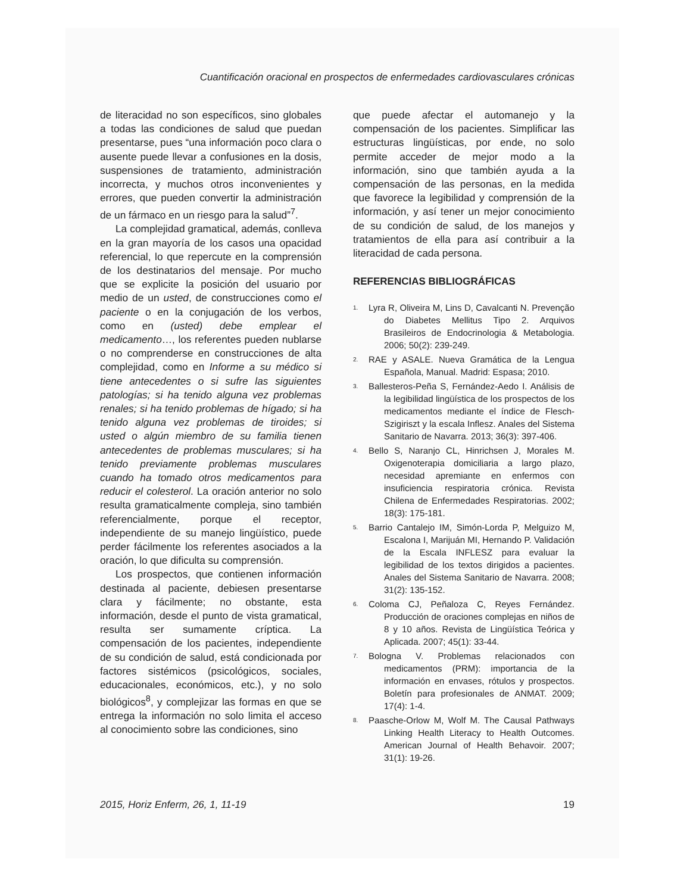Cuantificación oracional en prospectos de enfermedades cardiovasculares crónicas
de literacidad no son específicos, sino globales a todas las condiciones de salud que puedan presentarse, pues “una información poco clara o ausente puede llevar a confusiones en la dosis, suspensiones de tratamiento, administración incorrecta, y muchos otros inconvenientes y errores, que pueden convertir la administración de un fármaco en un riesgo para la salud”<sup>7</sup>.
La complejidad gramatical, además, conlleva en la gran mayoría de los casos una opacidad referencial, lo que repercute en la comprensión de los destinatarios del mensaje. Por mucho que se explicite la posición del usuario por medio de un usted, de construcciones como el paciente o en la conjugación de los verbos, como en (usted) debe emplear el medicamento…, los referentes pueden nublarse o no comprenderse en construcciones de alta complejidad, como en Informe a su médico si tiene antecedentes o si sufre las siguientes patologías; si ha tenido alguna vez problemas renales; si ha tenido problemas de hígado; si ha tenido alguna vez problemas de tiroides; si usted o algún miembro de su familia tienen antecedentes de problemas musculares; si ha tenido previamente problemas musculares cuando ha tomado otros medicamentos para reducir el colesterol. La oración anterior no solo resulta gramaticalmente compleja, sino también referencialmente, porque el receptor, independiente de su manejo lingüístico, puede perder fácilmente los referentes asociados a la oración, lo que dificulta su comprensión.
Los prospectos, que contienen información destinada al paciente, debiesen presentarse clara y fácilmente; no obstante, esta información, desde el punto de vista gramatical, resulta ser sumamente críptica. La compensación de los pacientes, independiente de su condición de salud, está condicionada por factores sistémicos (psicológicos, sociales, educacionales, económicos, etc.), y no solo biológicos<sup>8</sup>, y complejizar las formas en que se entrega la información no solo limita el acceso al conocimiento sobre las condiciones, sino
que puede afectar el automanejo y la compensación de los pacientes. Simplificar las estructuras lingüísticas, por ende, no solo permite acceder de mejor modo a la información, sino que también ayuda a la compensación de las personas, en la medida que favorece la legibilidad y comprensión de la información, y así tener un mejor conocimiento de su condición de salud, de los manejos y tratamientos de ella para así contribuir a la literacidad de cada persona.
REFERENCIAS BIBLIOGRÁFICAS
1. Lyra R, Oliveira M, Lins D, Cavalcanti N. Prevenção do Diabetes Mellitus Tipo 2. Arquivos Brasileiros de Endocrinologia & Metabologia. 2006; 50(2): 239-249.
2. RAE y ASALE. Nueva Gramática de la Lengua Española, Manual. Madrid: Espasa; 2010.
3. Ballesteros-Peña S, Fernández-Aedo I. Análisis de la legibilidad lingüística de los prospectos de los medicamentos mediante el índice de Flesch-Szigiriszt y la escala Inflesz. Anales del Sistema Sanitario de Navarra. 2013; 36(3): 397-406.
4. Bello S, Naranjo CL, Hinrichsen J, Morales M. Oxigenoterapia domiciliaria a largo plazo, necesidad apremiante en enfermos con insuficiencia respiratoria crónica. Revista Chilena de Enfermedades Respiratorias. 2002; 18(3): 175-181.
5. Barrio Cantalejo IM, Simón-Lorda P, Melguizo M, Escalona I, Marijuán MI, Hernando P. Validación de la Escala INFLESZ para evaluar la legibilidad de los textos dirigidos a pacientes. Anales del Sistema Sanitario de Navarra. 2008; 31(2): 135-152.
6. Coloma CJ, Peñaloza C, Reyes Fernández. Producción de oraciones complejas en niños de 8 y 10 años. Revista de Lingüística Teórica y Aplicada. 2007; 45(1): 33-44.
7. Bologna V. Problemas relacionados con medicamentos (PRM): importancia de la información en envases, rótulos y prospectos. Boletín para profesionales de ANMAT. 2009; 17(4): 1-4.
8. Paasche-Orlow M, Wolf M. The Causal Pathways Linking Health Literacy to Health Outcomes. American Journal of Health Behavoir. 2007; 31(1): 19-26.
2015, Horiz Enferm, 26, 1, 11-19 19